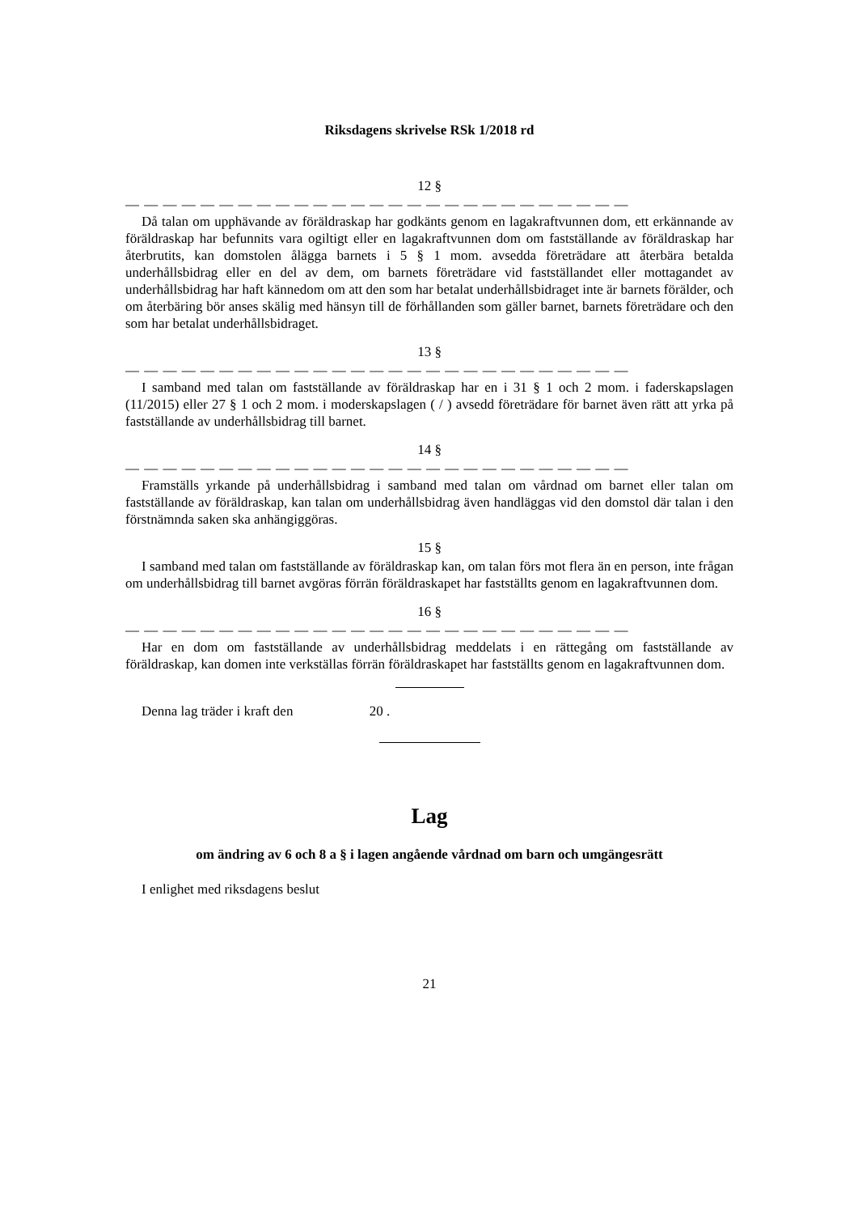Riksdagens skrivelse RSk 1/2018 rd
12 §
— — — — — — — — — — — — — — — — — — — — — — — — — — —
Då talan om upphävande av föräldraskap har godkänts genom en lagakraftvunnen dom, ett erkännande av föräldraskap har befunnits vara ogiltigt eller en lagakraftvunnen dom om fastställande av föräldraskap har återbrutits, kan domstolen ålägga barnets i 5 § 1 mom. avsedda företrädare att återbära betalda underhållsbidrag eller en del av dem, om barnets företrädare vid fastställandet eller mottagandet av underhållsbidrag har haft kännedom om att den som har betalat underhållsbidraget inte är barnets förälder, och om återbäring bör anses skälig med hänsyn till de förhållanden som gäller barnet, barnets företrädare och den som har betalat underhållsbidraget.
13 §
— — — — — — — — — — — — — — — — — — — — — — — — — — —
I samband med talan om fastställande av föräldraskap har en i 31 § 1 och 2 mom. i faderskapslagen (11/2015) eller 27 § 1 och 2 mom. i moderskapslagen ( / ) avsedd företrädare för barnet även rätt att yrka på fastställande av underhållsbidrag till barnet.
14 §
— — — — — — — — — — — — — — — — — — — — — — — — — — —
Framställs yrkande på underhållsbidrag i samband med talan om vårdnad om barnet eller talan om fastställande av föräldraskap, kan talan om underhållsbidrag även handläggas vid den domstol där talan i den förstnämnda saken ska anhängiggöras.
15 §
I samband med talan om fastställande av föräldraskap kan, om talan förs mot flera än en person, inte frågan om underhållsbidrag till barnet avgöras förrän föräldraskapet har fastställts genom en lagakraftvunnen dom.
16 §
— — — — — — — — — — — — — — — — — — — — — — — — — — —
Har en dom om fastställande av underhållsbidrag meddelats i en rättegång om fastställande av föräldraskap, kan domen inte verkställas förrän föräldraskapet har fastställts genom en lagakraftvunnen dom.
Denna lag träder i kraft den 20 .
Lag
om ändring av 6 och 8 a § i lagen angående vårdnad om barn och umgängesrätt
I enlighet med riksdagens beslut
21